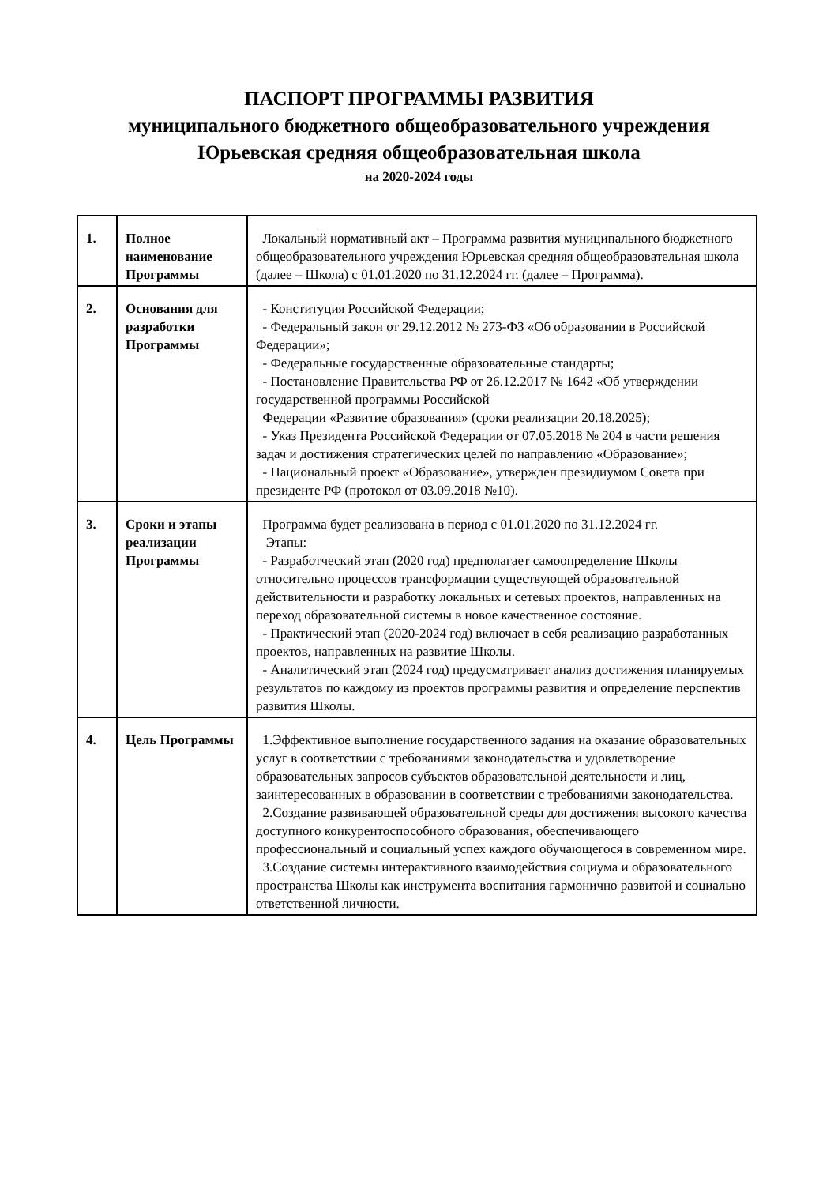ПАСПОРТ ПРОГРАММЫ РАЗВИТИЯ
муниципального бюджетного общеобразовательного учреждения
Юрьевская средняя общеобразовательная школа
на 2020-2024 годы
| 1. | Полное наименование Программы | Локальный нормативный акт – Программа развития муниципального бюджетного общеобразовательного учреждения Юрьевская средняя общеобразовательная школа (далее – Школа) с 01.01.2020 по 31.12.2024 гг. (далее – Программа). |
| 2. | Основания для разработки Программы | - Конституция Российской Федерации; - Федеральный закон от 29.12.2012 № 273-ФЗ «Об образовании в Российской Федерации»; - Федеральные государственные образовательные стандарты; - Постановление Правительства РФ от 26.12.2017 № 1642 «Об утверждении государственной программы Российской Федерации «Развитие образования» (сроки реализации 20.18.2025); - Указ Президента Российской Федерации от 07.05.2018 № 204 в части решения задач и достижения стратегических целей по направлению «Образование»; - Национальный проект «Образование», утвержден президиумом Совета при президенте РФ (протокол от 03.09.2018 №10). |
| 3. | Сроки и этапы реализации Программы | Программа будет реализована в период с 01.01.2020 по 31.12.2024 гг. Этапы: - Разработческий этап (2020 год) предполагает самоопределение Школы относительно процессов трансформации существующей образовательной действительности и разработку локальных и сетевых проектов, направленных на переход образовательной системы в новое качественное состояние. - Практический этап (2020-2024 год) включает в себя реализацию разработанных проектов, направленных на развитие Школы. - Аналитический этап (2024 год) предусматривает анализ достижения планируемых результатов по каждому из проектов программы развития и определение перспектив развития Школы. |
| 4. | Цель Программы | 1.Эффективное выполнение государственного задания на оказание образовательных услуг в соответствии с требованиями законодательства и удовлетворение образовательных запросов субъектов образовательной деятельности и лиц, заинтересованных в образовании в соответствии с требованиями законодательства. 2.Создание развивающей образовательной среды для достижения высокого качества доступного конкурентоспособного образования, обеспечивающего профессиональный и социальный успех каждого обучающегося в современном мире. 3.Создание системы интерактивного взаимодействия социума и образовательного пространства Школы как инструмента воспитания гармонично развитой и социально ответственной личности. |